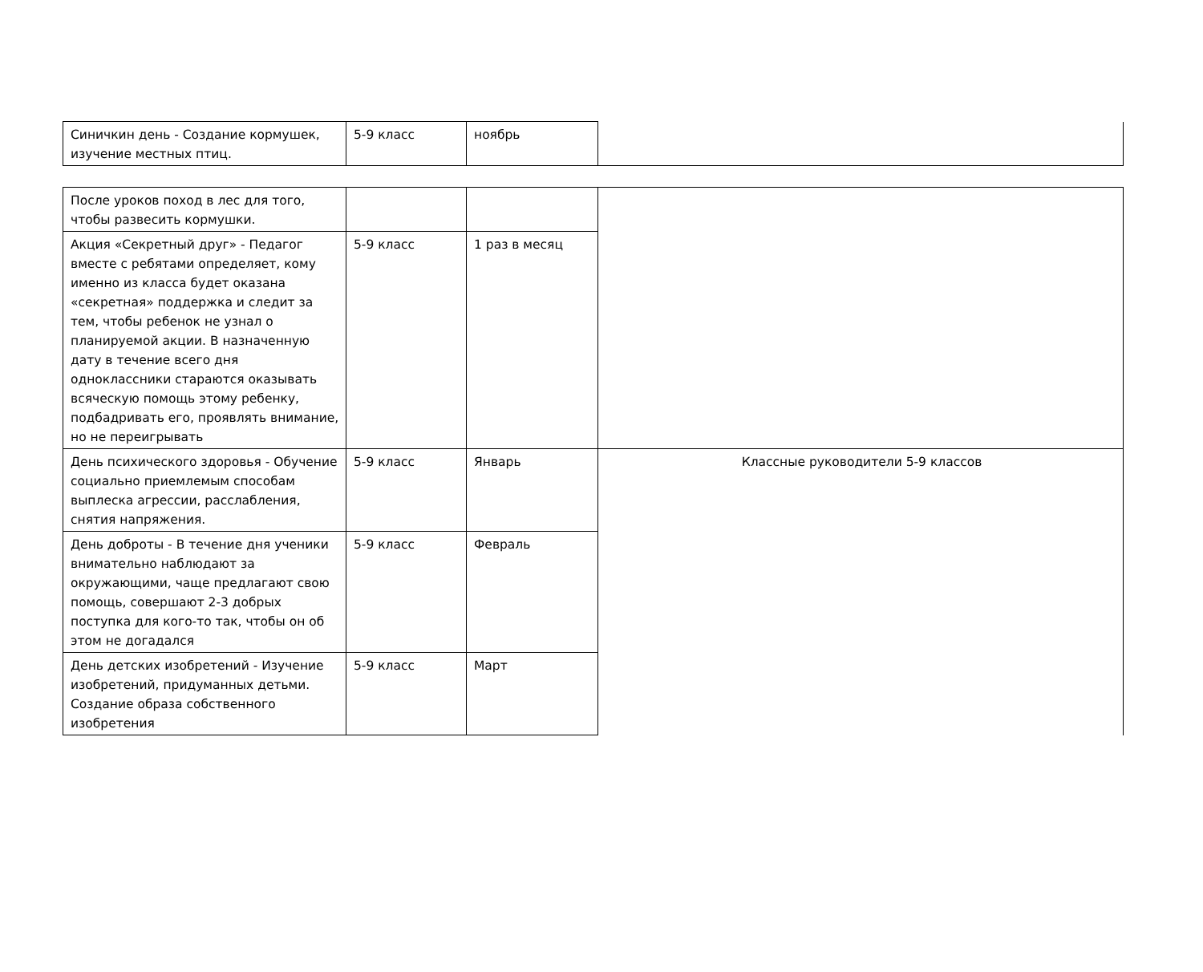| Синичкин день - Создание кормушек, изучение местных птиц. | 5-9 класс | ноябрь | |
| После уроков поход в лес для того, чтобы развесить кормушки. | | | |
| Акция «Секретный друг» - Педагог вместе с ребятами определяет, кому именно из класса будет оказана «секретная» поддержка и следит за тем, чтобы ребенок не узнал о планируемой акции. В назначенную дату в течение всего дня одноклассники стараются оказывать всяческую помощь этому ребенку, подбадривать его, проявлять внимание, но не переигрывать | 5-9 класс | 1 раз в месяц | |
| День психического здоровья - Обучение социально приемлемым способам выплеска агрессии, расслабления, снятия напряжения. | 5-9 класс | Январь | Классные руководители 5-9 классов |
| День доброты - В течение дня ученики внимательно наблюдают за окружающими, чаще предлагают свою помощь, совершают 2-3 добрых поступка для кого-то так, чтобы он об этом не догадался | 5-9 класс | Февраль | |
| День детских изобретений - Изучение изобретений, придуманных детьми. Создание образа собственного изобретения | 5-9 класс | Март | |